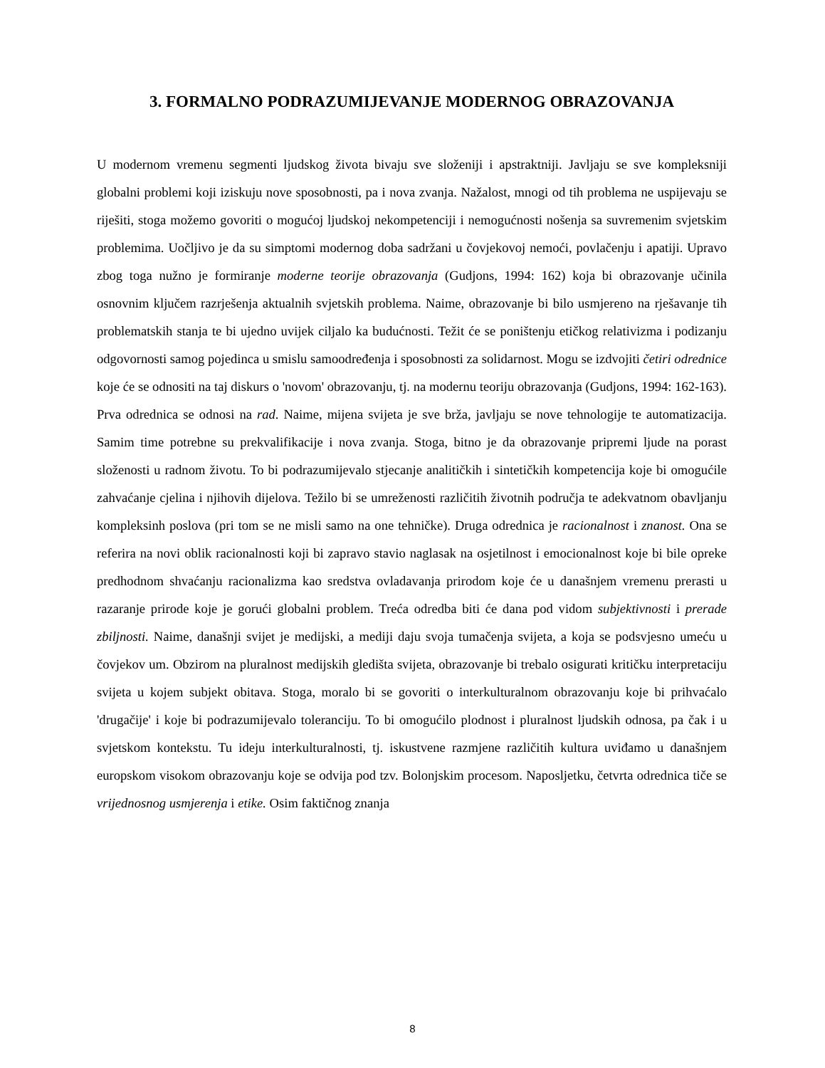3. FORMALNO PODRAZUMIJEVANJE MODERNOG OBRAZOVANJA
U modernom vremenu segmenti ljudskog života bivaju sve složeniji i apstraktniji. Javljaju se sve kompleksniji globalni problemi koji iziskuju nove sposobnosti, pa i nova zvanja. Nažalost, mnogi od tih problema ne uspijevaju se riješiti, stoga možemo govoriti o mogućoj ljudskoj nekompetenciji i nemogućnosti nošenja sa suvremenim svjetskim problemima. Uočljivo je da su simptomi modernog doba sadržani u čovjekovoj nemoći, povlačenju i apatiji. Upravo zbog toga nužno je formiranje moderne teorije obrazovanja (Gudjons, 1994: 162) koja bi obrazovanje učinila osnovnim ključem razrješenja aktualnih svjetskih problema. Naime, obrazovanje bi bilo usmjereno na rješavanje tih problematskih stanja te bi ujedno uvijek ciljalo ka budućnosti. Težit će se poništenju etičkog relativizma i podizanju odgovornosti samog pojedinca u smislu samoodređenja i sposobnosti za solidarnost. Mogu se izdvojiti četiri odrednice koje će se odnositi na taj diskurs o 'novom' obrazovanju, tj. na modernu teoriju obrazovanja (Gudjons, 1994: 162-163). Prva odrednica se odnosi na rad. Naime, mijena svijeta je sve brža, javljaju se nove tehnologije te automatizacija. Samim time potrebne su prekvalifikacije i nova zvanja. Stoga, bitno je da obrazovanje pripremi ljude na porast složenosti u radnom životu. To bi podrazumijevalo stjecanje analitičkih i sintetičkih kompetencija koje bi omogućile zahvaćanje cjelina i njihovih dijelova. Težilo bi se umreženosti različitih životnih područja te adekvatnom obavljanju kompleksinh poslova (pri tom se ne misli samo na one tehničke). Druga odrednica je racionalnost i znanost. Ona se referira na novi oblik racionalnosti koji bi zapravo stavio naglasak na osjetilnost i emocionalnost koje bi bile opreke predhodnom shvaćanju racionalizma kao sredstva ovladavanja prirodom koje će u današnjem vremenu prerasti u razaranje prirode koje je gorući globalni problem. Treća odredba biti će dana pod vidom subjektivnosti i prerade zbiljnosti. Naime, današnji svijet je medijski, a mediji daju svoja tumačenja svijeta, a koja se podsvjesno umeću u čovjekov um. Obzirom na pluralnost medijskih gledišta svijeta, obrazovanje bi trebalo osigurati kritičku interpretaciju svijeta u kojem subjekt obitava. Stoga, moralo bi se govoriti o interkulturalnom obrazovanju koje bi prihvaćalo 'drugačije' i koje bi podrazumijevalo toleranciju. To bi omogućilo plodnost i pluralnost ljudskih odnosa, pa čak i u svjetskom kontekstu. Tu ideju interkulturalnosti, tj. iskustvene razmjene različitih kultura uviđamo u današnjem europskom visokom obrazovanju koje se odvija pod tzv. Bolonjskim procesom. Naposljetku, četvrta odrednica tiče se vrijednosnog usmjerenja i etike. Osim faktičnog znanja
8